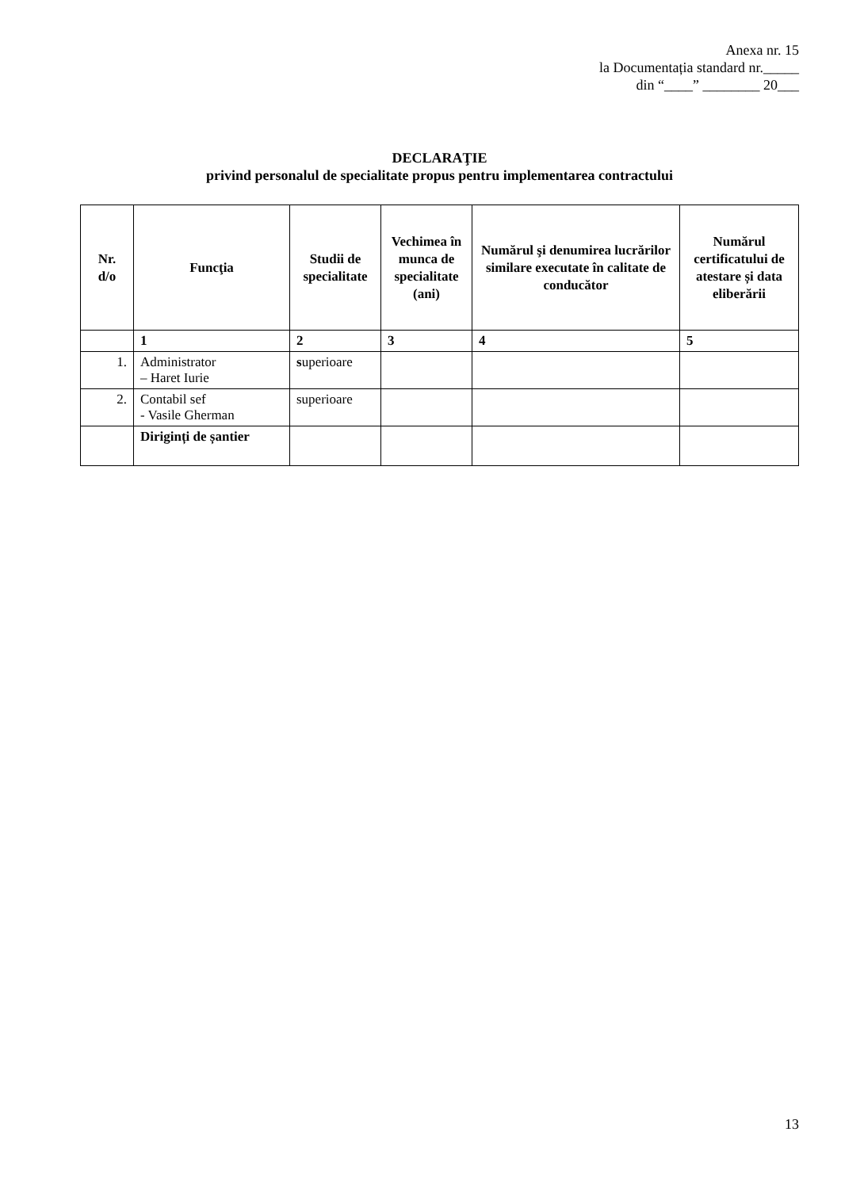Anexa nr. 15
la Documentația standard nr._____
din “____” ________ 20___
DECLARAŢIE
privind personalul de specialitate propus pentru implementarea contractului
| Nr. d/o | Funcţia | Studii de specialitate | Vechimea în munca de specialitate (ani) | Numărul şi denumirea lucrărilor similare executate în calitate de conducător | Numărul certificatului de atestare și data eliberării |
| --- | --- | --- | --- | --- | --- |
| | 1 | 2 | 3 | 4 | 5 |
| 1. | Administrator – Haret Iurie | s uperioare | | | |
| 2. | Contabil sef - Vasile Gherman | superioare | | | |
| | Diriginți de șantier | | | | |
13